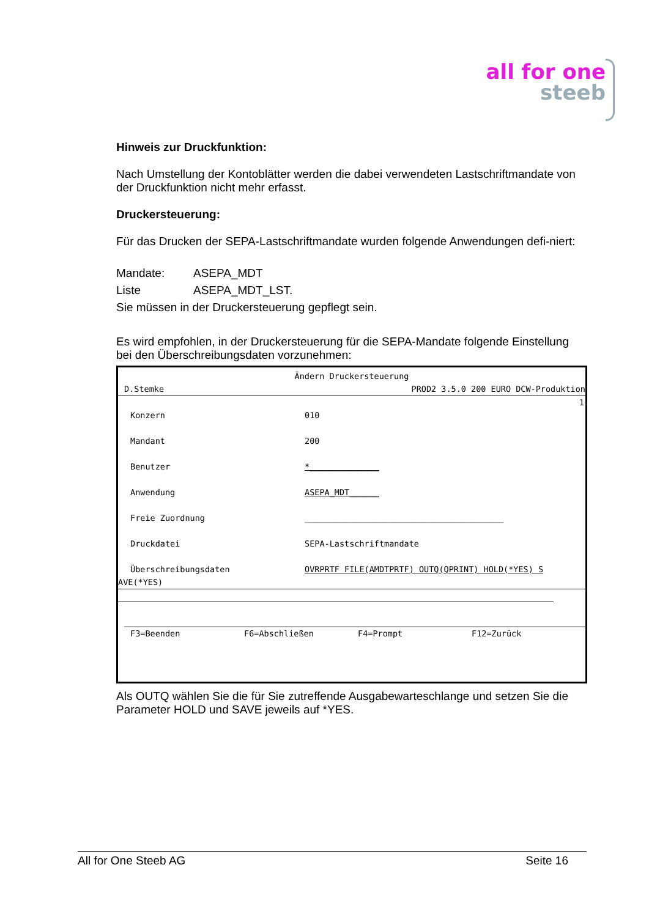all for one
steeb
Hinweis zur Druckfunktion:
Nach Umstellung der Kontoblätter werden die dabei verwendeten Lastschriftmandate von der Druckfunktion nicht mehr erfasst.
Druckersteuerung:
Für das Drucken der SEPA-Lastschriftmandate wurden folgende Anwendungen defi-niert:
Mandate: ASEPA_MDT
Liste ASEPA_MDT_LST.
Sie müssen in der Druckersteuerung gepflegt sein.
Es wird empfohlen, in der Druckersteuerung für die SEPA-Mandate folgende Einstellung bei den Überschreibungsdaten vorzunehmen:
Ändern Druckersteuerung
D.Stemke PROD2 3.5.0 200 EURO DCW-Produktion
1
Konzern 010
Mandant 200
Benutzer *______________
Anwendung ASEPA_MDT______
Freie Zuordnung ________________________________________
Druckdatei SEPA-Lastschriftmandate
Überschreibungsdaten OVRPRTF FILE(AMDTPRTF) OUTQ(QPRINT) HOLD(*YES) S
AVE(*YES)
F3=Beenden F6=Abschließen F4=Prompt F12=Zurück
Als OUTQ wählen Sie die für Sie zutreffende Ausgabewarteschlange und setzen Sie die Parameter HOLD und SAVE jeweils auf *YES.
All for One Steeb AG Seite 16